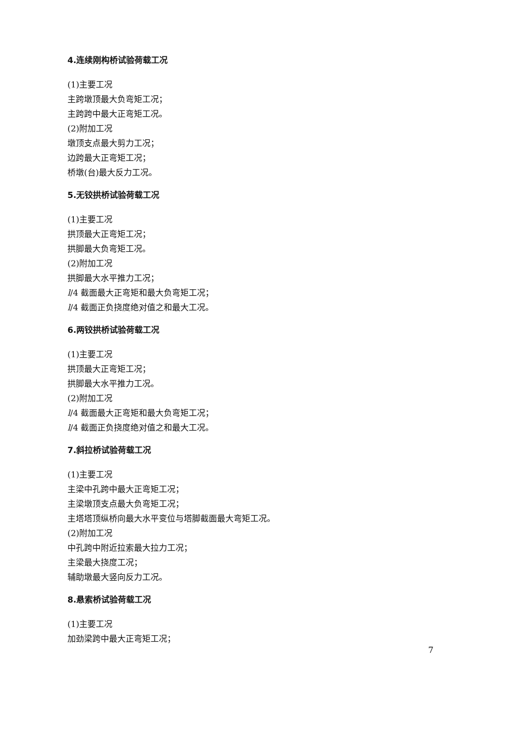4.连续刚构桥试验荷载工况
(1)主要工况
主跨墩顶最大负弯矩工况；
主跨跨中最大正弯矩工况。
(2)附加工况
墩顶支点最大剪力工况；
边跨最大正弯矩工况；
桥墩(台)最大反力工况。
5.无铰拱桥试验荷载工况
(1)主要工况
拱顶最大正弯矩工况；
拱脚最大负弯矩工况。
(2)附加工况
拱脚最大水平推力工况；
l/4 截面最大正弯矩和最大负弯矩工况；
l/4 截面正负挠度绝对值之和最大工况。
6.两铰拱桥试验荷载工况
(1)主要工况
拱顶最大正弯矩工况；
拱脚最大水平推力工况。
(2)附加工况
l/4 截面最大正弯矩和最大负弯矩工况；
l/4 截面正负挠度绝对值之和最大工况。
7.斜拉桥试验荷载工况
(1)主要工况
主梁中孔跨中最大正弯矩工况；
主梁墩顶支点最大负弯矩工况；
主塔塔顶纵桥向最大水平变位与塔脚截面最大弯矩工况。
(2)附加工况
中孔跨中附近拉索最大拉力工况；
主梁最大挠度工况；
辅助墩最大竖向反力工况。
8.悬索桥试验荷载工况
(1)主要工况
加劲梁跨中最大正弯矩工况；
7